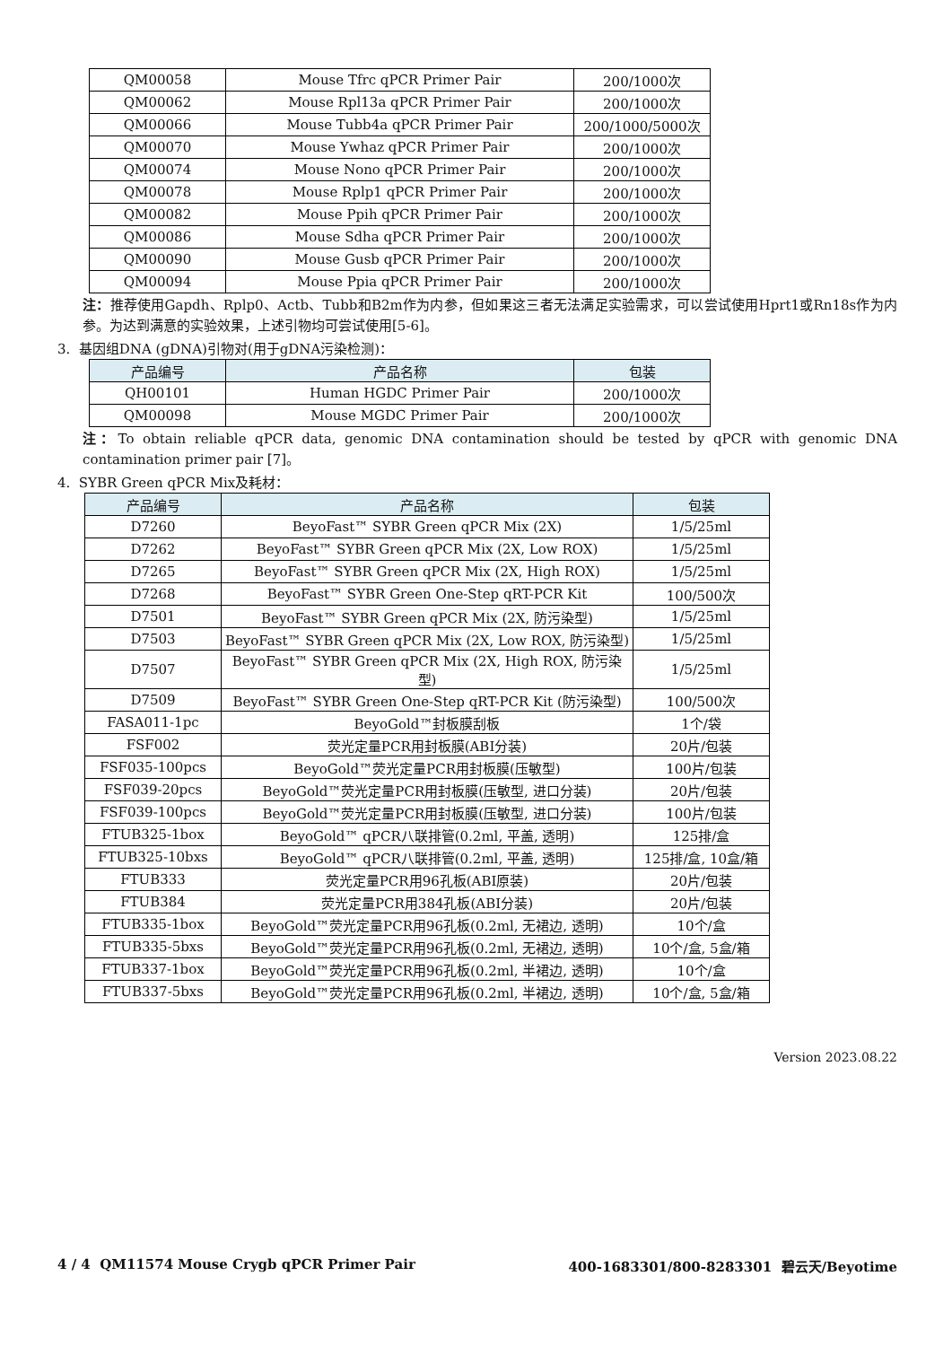| QM00058 | Mouse Tfrc qPCR Primer Pair | 200/1000次 |
| QM00062 | Mouse Rpl13a qPCR Primer Pair | 200/1000次 |
| QM00066 | Mouse Tubb4a qPCR Primer Pair | 200/1000/5000次 |
| QM00070 | Mouse Ywhaz qPCR Primer Pair | 200/1000次 |
| QM00074 | Mouse Nono qPCR Primer Pair | 200/1000次 |
| QM00078 | Mouse Rplp1 qPCR Primer Pair | 200/1000次 |
| QM00082 | Mouse Ppih qPCR Primer Pair | 200/1000次 |
| QM00086 | Mouse Sdha qPCR Primer Pair | 200/1000次 |
| QM00090 | Mouse Gusb qPCR Primer Pair | 200/1000次 |
| QM00094 | Mouse Ppia qPCR Primer Pair | 200/1000次 |
注：推荐使用Gapdh、Rplp0、Actb、Tubb和B2m作为内参，但如果这三者无法满足实验需求，可以尝试使用Hprt1或Rn18s作为内参。为达到满意的实验效果，上述引物均可尝试使用[5-6]。
3. 基因组DNA (gDNA)引物对(用于gDNA污染检测)：
| 产品编号 | 产品名称 | 包装 |
| --- | --- | --- |
| QH00101 | Human HGDC Primer Pair | 200/1000次 |
| QM00098 | Mouse MGDC Primer Pair | 200/1000次 |
注：To obtain reliable qPCR data, genomic DNA contamination should be tested by qPCR with genomic DNA contamination primer pair [7]。
4. SYBR Green qPCR Mix及耗材：
| 产品编号 | 产品名称 | 包装 |
| --- | --- | --- |
| D7260 | BeyoFast™ SYBR Green qPCR Mix (2X) | 1/5/25ml |
| D7262 | BeyoFast™ SYBR Green qPCR Mix (2X, Low ROX) | 1/5/25ml |
| D7265 | BeyoFast™ SYBR Green qPCR Mix (2X, High ROX) | 1/5/25ml |
| D7268 | BeyoFast™ SYBR Green One-Step qRT-PCR Kit | 100/500次 |
| D7501 | BeyoFast™ SYBR Green qPCR Mix (2X, 防污染型) | 1/5/25ml |
| D7503 | BeyoFast™ SYBR Green qPCR Mix (2X, Low ROX, 防污染型) | 1/5/25ml |
| D7507 | BeyoFast™ SYBR Green qPCR Mix (2X, High ROX, 防污染型) | 1/5/25ml |
| D7509 | BeyoFast™ SYBR Green One-Step qRT-PCR Kit (防污染型) | 100/500次 |
| FASA011-1pc | BeyoGold™封板膜刮板 | 1个/袋 |
| FSF002 | 荧光定量PCR用封板膜(ABI分装) | 20片/包装 |
| FSF035-100pcs | BeyoGold™荧光定量PCR用封板膜(压敏型) | 100片/包装 |
| FSF039-20pcs | BeyoGold™荧光定量PCR用封板膜(压敏型, 进口分装) | 20片/包装 |
| FSF039-100pcs | BeyoGold™荧光定量PCR用封板膜(压敏型, 进口分装) | 100片/包装 |
| FTUB325-1box | BeyoGold™ qPCR八联排管(0.2ml, 平盖, 透明) | 125排/盒 |
| FTUB325-10bxs | BeyoGold™ qPCR八联排管(0.2ml, 平盖, 透明) | 125排/盒, 10盒/箱 |
| FTUB333 | 荧光定量PCR用96孔板(ABI原装) | 20片/包装 |
| FTUB384 | 荧光定量PCR用384孔板(ABI分装) | 20片/包装 |
| FTUB335-1box | BeyoGold™荧光定量PCR用96孔板(0.2ml, 无裙边, 透明) | 10个/盒 |
| FTUB335-5bxs | BeyoGold™荧光定量PCR用96孔板(0.2ml, 无裙边, 透明) | 10个/盒, 5盒/箱 |
| FTUB337-1box | BeyoGold™荧光定量PCR用96孔板(0.2ml, 半裙边, 透明) | 10个/盒 |
| FTUB337-5bxs | BeyoGold™荧光定量PCR用96孔板(0.2ml, 半裙边, 透明) | 10个/盒, 5盒/箱 |
Version 2023.08.22
4 / 4 QM11574 Mouse Crygb qPCR Primer Pair 400-1683301/800-8283301 碧云天/Beyotime